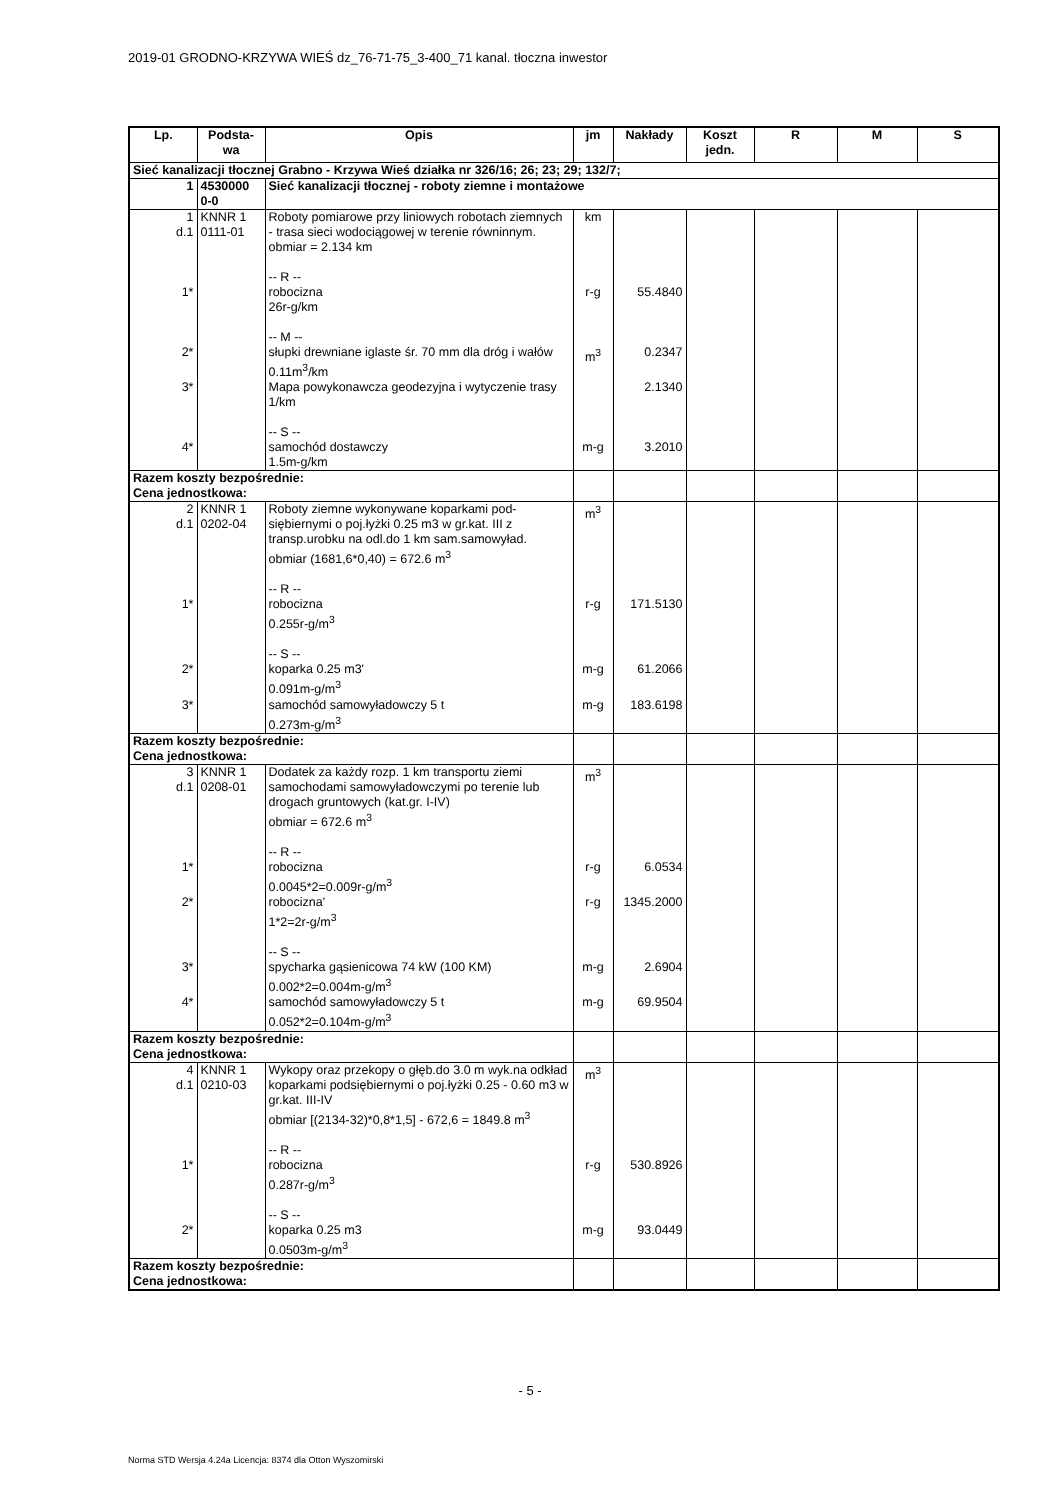2019-01 GRODNO-KRZYWA WIEŚ dz_76-71-75_3-400_71 kanal. tłoczna inwestor
| Lp. | Podsta- wa | Opis | jm | Nakłady | Koszt jedn. | R | M | S |
| --- | --- | --- | --- | --- | --- | --- | --- | --- |
| Sieć kanalizacji tłocznej Grabno - Krzywa Wieś działka nr 326/16; 26; 23; 29; 132/7; | | | | | | | | |
| 1 | 4530000 0-0 | Sieć kanalizacji tłocznej - roboty ziemne i montażowe | | | | | | |
| 1 d.1 | KNNR 1 0111-01 | Roboty pomiarowe przy liniowych robotach ziemnych - trasa sieci wodociągowej w terenie równinnym. obmiar = 2.134 km -- R -- | km | | | | | |
| 1* | | robocizna 26r-g/km -- M -- | r-g | 55.4840 | | | | |
| 2* | | słupki drewniane iglaste śr. 70 mm dla dróg i wałów 0.11m<sup>3</sup>/km | m<sup>3</sup> | 0.2347 | | | | |
| 3* | | Mapa powykonawcza geodezyjna i wytyczenie trasy 1/km -- S -- | | 2.1340 | | | | |
| 4* | | samochód dostawczy 1.5m-g/km | m-g | 3.2010 | | | | |
| Razem koszty bezpośrednie: Cena jednostkowa: | | | | | | | | |
| 2 d.1 | KNNR 1 0202-04 | Roboty ziemne wykonywane koparkami pod-siębiernymi o poj.łyżki 0.25 m3 w gr.kat. III z transp.urobku na odl.do 1 km sam.samowyład. obmiar (1681,6*0,40) = 672.6 m<sup>3</sup> -- R -- | m<sup>3</sup> | | | | | |
| 1* | | robocizna 0.255r-g/m<sup>3</sup> -- S -- | r-g | 171.5130 | | | | |
| 2* | | koparka 0.25 m3' 0.091m-g/m<sup>3</sup> | m-g | 61.2066 | | | | |
| 3* | | samochód samowyładowczy 5 t 0.273m-g/m<sup>3</sup> | m-g | 183.6198 | | | | |
| Razem koszty bezpośrednie: Cena jednostkowa: | | | | | | | | |
| 3 d.1 | KNNR 1 0208-01 | Dodatek za każdy rozp. 1 km transportu ziemi samochodami samowyładowczymi po terenie lub drogach gruntowych (kat.gr. I-IV) obmiar = 672.6 m<sup>3</sup> -- R -- | m<sup>3</sup> | | | | | |
| 1* | | robocizna 0.0045*2=0.009r-g/m<sup>3</sup> | r-g | 6.0534 | | | | |
| 2* | | robocizna' 1*2=2r-g/m<sup>3</sup> -- S -- | r-g | 1345.2000 | | | | |
| 3* | | spycharka gąsienicowa 74 kW (100 KM) 0.002*2=0.004m-g/m<sup>3</sup> | m-g | 2.6904 | | | | |
| 4* | | samochód samowyładowczy 5 t 0.052*2=0.104m-g/m<sup>3</sup> | m-g | 69.9504 | | | | |
| Razem koszty bezpośrednie: Cena jednostkowa: | | | | | | | | |
| 4 d.1 | KNNR 1 0210-03 | Wykopy oraz przekopy o głęb.do 3.0 m wyk.na odkład koparkami podsiębiernymi o poj.łyżki 0.25 - 0.60 m3 w gr.kat. III-IV obmiar [(2134-32)*0,8*1,5] - 672,6 = 1849.8 m<sup>3</sup> -- R -- | m<sup>3</sup> | | | | | |
| 1* | | robocizna 0.287r-g/m<sup>3</sup> -- S -- | r-g | 530.8926 | | | | |
| 2* | | koparka 0.25 m3 0.0503m-g/m<sup>3</sup> | m-g | 93.0449 | | | | |
| Razem koszty bezpośrednie: Cena jednostkowa: | | | | | | | | |
- 5 -
Norma STD Wersja 4.24a Licencja: 8374 dla Otton Wyszomirski